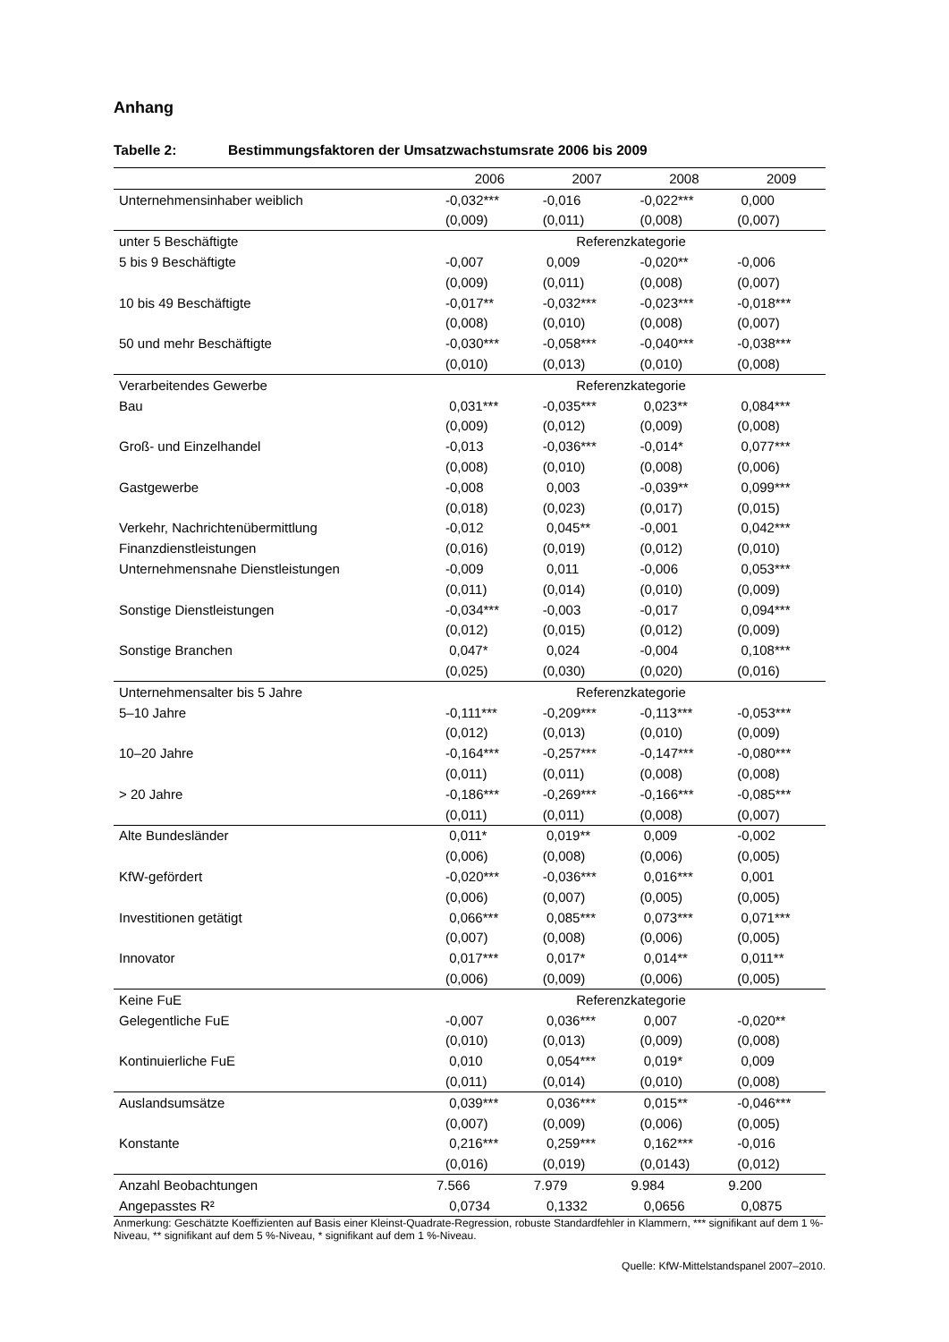Anhang
Tabelle 2: Bestimmungsfaktoren der Umsatzwachstumsrate 2006 bis 2009
| | 2006 | 2007 | 2008 | 2009 |
| --- | --- | --- | --- | --- |
| Unternehmensinhaber weiblich | -0,032*** | -0,016 | -0,022*** | 0,000 |
| | (0,009) | (0,011) | (0,008) | (0,007) |
| unter 5 Beschäftigte | Referenzkategorie | | | |
| 5 bis 9 Beschäftigte | -0,007 | 0,009 | -0,020** | -0,006 |
| | (0,009) | (0,011) | (0,008) | (0,007) |
| 10 bis 49 Beschäftigte | -0,017** | -0,032*** | -0,023*** | -0,018*** |
| | (0,008) | (0,010) | (0,008) | (0,007) |
| 50 und mehr Beschäftigte | -0,030*** | -0,058*** | -0,040*** | -0,038*** |
| | (0,010) | (0,013) | (0,010) | (0,008) |
| Verarbeitendes Gewerbe | Referenzkategorie | | | |
| Bau | 0,031*** | -0,035*** | 0,023** | 0,084*** |
| | (0,009) | (0,012) | (0,009) | (0,008) |
| Groß- und Einzelhandel | -0,013 | -0,036*** | -0,014* | 0,077*** |
| | (0,008) | (0,010) | (0,008) | (0,006) |
| Gastgewerbe | -0,008 | 0,003 | -0,039** | 0,099*** |
| | (0,018) | (0,023) | (0,017) | (0,015) |
| Verkehr, Nachrichtenübermittlung | -0,012 | 0,045** | -0,001 | 0,042*** |
| Finanzdienstleistungen | (0,016) | (0,019) | (0,012) | (0,010) |
| Unternehmensnahe Dienstleistungen | -0,009 | 0,011 | -0,006 | 0,053*** |
| | (0,011) | (0,014) | (0,010) | (0,009) |
| Sonstige Dienstleistungen | -0,034*** | -0,003 | -0,017 | 0,094*** |
| | (0,012) | (0,015) | (0,012) | (0,009) |
| Sonstige Branchen | 0,047* | 0,024 | -0,004 | 0,108*** |
| | (0,025) | (0,030) | (0,020) | (0,016) |
| Unternehmensalter bis 5 Jahre | Referenzkategorie | | | |
| 5–10 Jahre | -0,111*** | -0,209*** | -0,113*** | -0,053*** |
| | (0,012) | (0,013) | (0,010) | (0,009) |
| 10–20 Jahre | -0,164*** | -0,257*** | -0,147*** | -0,080*** |
| | (0,011) | (0,011) | (0,008) | (0,008) |
| > 20 Jahre | -0,186*** | -0,269*** | -0,166*** | -0,085*** |
| | (0,011) | (0,011) | (0,008) | (0,007) |
| Alte Bundesländer | 0,011* | 0,019** | 0,009 | -0,002 |
| | (0,006) | (0,008) | (0,006) | (0,005) |
| KfW-gefördert | -0,020*** | -0,036*** | 0,016*** | 0,001 |
| | (0,006) | (0,007) | (0,005) | (0,005) |
| Investitionen getätigt | 0,066*** | 0,085*** | 0,073*** | 0,071*** |
| | (0,007) | (0,008) | (0,006) | (0,005) |
| Innovator | 0,017*** | 0,017* | 0,014** | 0,011** |
| | (0,006) | (0,009) | (0,006) | (0,005) |
| Keine FuE | Referenzkategorie | | | |
| Gelegentliche FuE | -0,007 | 0,036*** | 0,007 | -0,020** |
| | (0,010) | (0,013) | (0,009) | (0,008) |
| Kontinuierliche FuE | 0,010 | 0,054*** | 0,019* | 0,009 |
| | (0,011) | (0,014) | (0,010) | (0,008) |
| Auslandsumsätze | 0,039*** | 0,036*** | 0,015** | -0,046*** |
| | (0,007) | (0,009) | (0,006) | (0,005) |
| Konstante | 0,216*** | 0,259*** | 0,162*** | -0,016 |
| | (0,016) | (0,019) | (0,0143) | (0,012) |
| Anzahl Beobachtungen | 7.566 | 7.979 | 9.984 | 9.200 |
| Angepasstes R² | 0,0734 | 0,1332 | 0,0656 | 0,0875 |
Anmerkung: Geschätzte Koeffizienten auf Basis einer Kleinst-Quadrate-Regression, robuste Standardfehler in Klammern, *** signifikant auf dem 1 %-Niveau, ** signifikant auf dem 5 %-Niveau, * signifikant auf dem 1 %-Niveau.
Quelle: KfW-Mittelstandspanel 2007–2010.